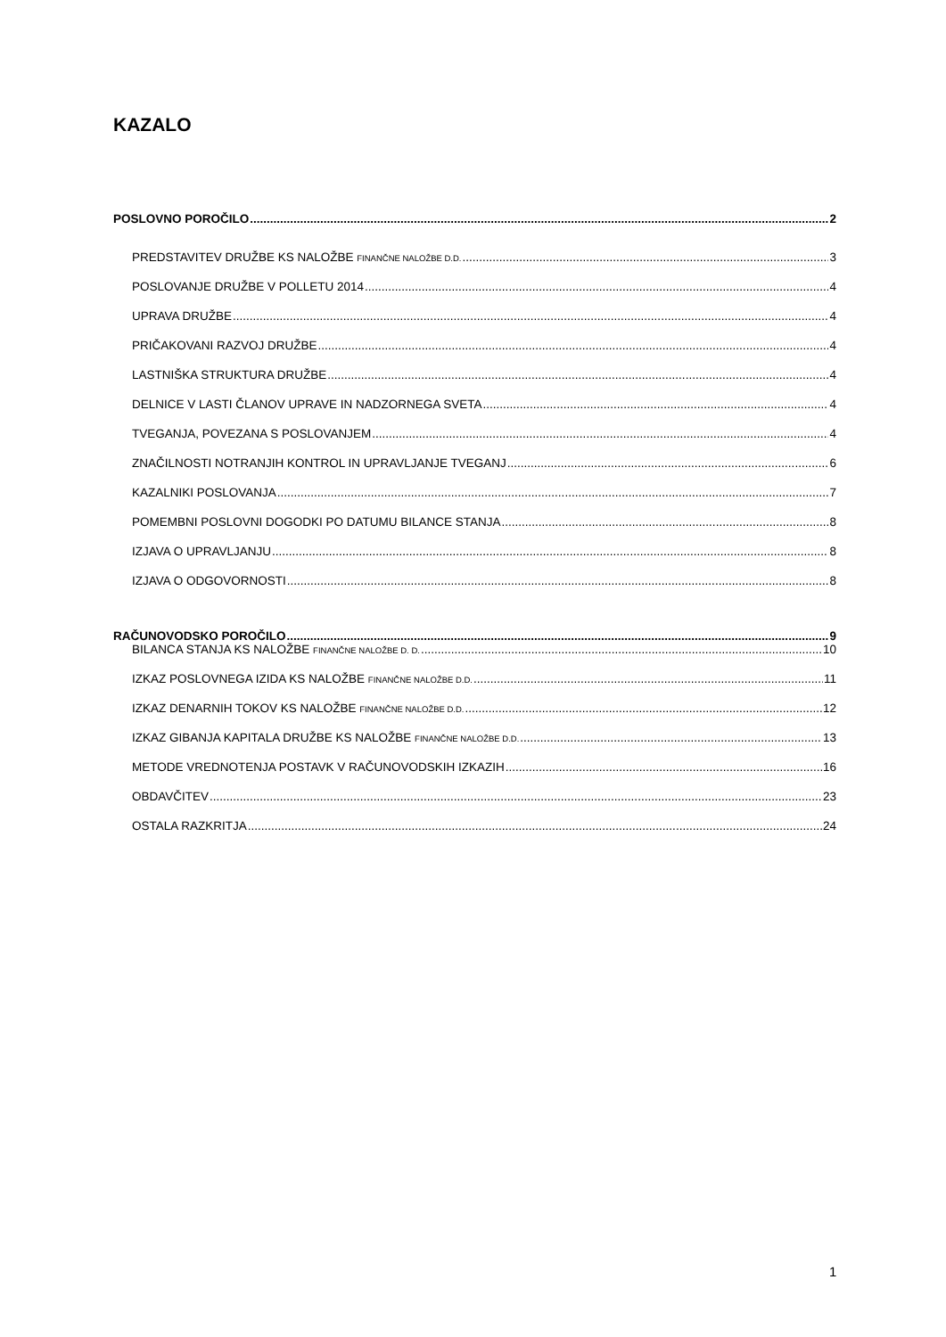KAZALO
POSLOVNO POROČILO 2
PREDSTAVITEV DRUŽBE KS NALOŽBE FINANČNE NALOŽBE D.D. 3
POSLOVANJE DRUŽBE V POLLETU 2014 4
UPRAVA DRUŽBE 4
PRIČAKOVANI RAZVOJ DRUŽBE 4
LASTNIŠKA STRUKTURA DRUŽBE 4
DELNICE V LASTI ČLANOV UPRAVE IN NADZORNEGA SVETA 4
TVEGANJA, POVEZANA S POSLOVANJEM 4
ZNAČILNOSTI NOTRANJIH KONTROL IN UPRAVLJANJE TVEGANJ 6
KAZALNIKI POSLOVANJA 7
POMEMBNI POSLOVNI DOGODKI PO DATUMU BILANCE STANJA 8
IZJAVA O UPRAVLJANJU 8
IZJAVA O ODGOVORNOSTI 8
RAČUNOVODSKO POROČILO 9
BILANCA STANJA KS NALOŽBE FINANČNE NALOŽBE D. D. 10
IZKAZ POSLOVNEGA IZIDA KS NALOŽBE FINANČNE NALOŽBE D.D. 11
IZKAZ DENARNIH TOKOV KS NALOŽBE FINANČNE NALOŽBE D.D. 12
IZKAZ GIBANJA KAPITALA DRUŽBE KS NALOŽBE FINANČNE NALOŽBE D.D. 13
METODE VREDNOTENJA POSTAVK V RAČUNOVODSKIH IZKAZIH 16
OBDAVČITEV 23
OSTALA RAZKRITJA 24
1